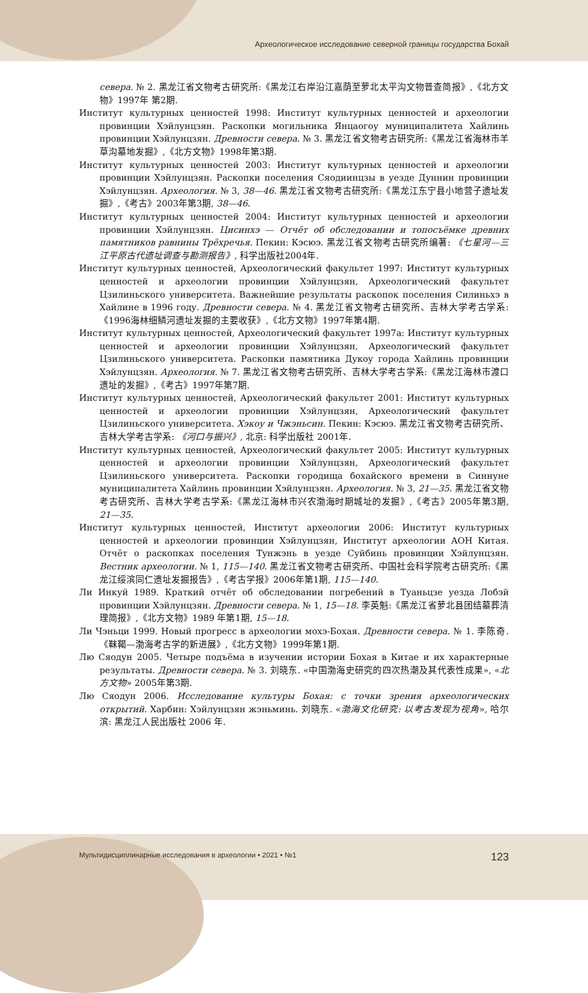Археологическое исследование северной границы государства Бохай
севера. № 2. 黑龙江省文物考古研究所:《黑龙江右岸沿江嘉荫至萝北太平沟文物普查简报》,《北方文物》1997年 第2期.
Институт культурных ценностей 1998: Институт культурных ценностей и археологии провинции Хэйлунцзян. Раскопки могильника Янцаогоу муниципалитета Хайлинь провинции Хэйлунцзян. Древности севера. № 3. 黑龙江省文物考古研究所:《黑龙江省海林市羊草沟墓地发掘》,《北方文物》1998年第3期.
Институт культурных ценностей 2003: Институт культурных ценностей и археологии провинции Хэйлунцзян. Раскопки поселения Сяодиинцзы в уезде Дуннин провинции Хэйлунцзян. Археология. № 3, 38—46. 黑龙江省文物考古研究所:《黑龙江东宁县小地营子遗址发掘》,《考古》2003年第3期, 38—46.
Институт культурных ценностей 2004: Институт культурных ценностей и археологии провинции Хэйлунцзян. Цисинхэ — Отчёт об обследовании и топосъёмке древних памятников равнины Трёхречья. Пекин: Кэсюэ. 黑龙江省文物考古研究所编著: 《七星河—三江平原古代遗址调查与勘测报告》, 科学出版社2004年.
Институт культурных ценностей, Археологический факультет 1997: Институт культурных ценностей и археологии провинции Хэйлунцзян, Археологический факультет Цзилиньского университета. Важнейшие результаты раскопок поселения Силиньхэ в Хайлине в 1996 году. Древности севера. № 4. 黑龙江省文物考古研究所、吉林大学考古学系:《1996海林细鳞河遗址发掘的主要收获》,《北方文物》1997年第4期.
Институт культурных ценностей, Археологический факультет 1997а: Институт культурных ценностей и археологии провинции Хэйлунцзян, Археологический факультет Цзилиньского университета. Раскопки памятника Дукоу города Хайлинь провинции Хэйлунцзян. Археология. № 7. 黑龙江省文物考古研究所、吉林大学考古学系:《黑龙江海林市渡口遗址的发掘》,《考古》1997年第7期.
Институт культурных ценностей, Археологический факультет 2001: Институт культурных ценностей и археологии провинции Хэйлунцзян, Археологический факультет Цзилиньского университета. Хэкоу и Чжэньсин. Пекин: Кэсюэ. 黑龙江省文物考古研究所、吉林大学考古学系: 《河口与振兴》, 北京: 科学出版社 2001年.
Институт культурных ценностей, Археологический факультет 2005: Институт культурных ценностей и археологии провинции Хэйлунцзян, Археологический факультет Цзилиньского университета. Раскопки городища бохайского времени в Синнуне муниципалитета Хайлинь провинции Хэйлунцзян. Археология. № 3, 21—35. 黑龙江省文物考古研究所、吉林大学考古学系:《黑龙江海林市兴农渤海时期城址的发掘》,《考古》2005年第3期, 21—35.
Институт культурных ценностей, Институт археологии 2006: Институт культурных ценностей и археологии провинции Хэйлунцзян, Институт археологии АОН Китая. Отчёт о раскопках поселения Тунжэнь в уезде Суйбинь провинции Хэйлунцзян. Вестник археологии. № 1, 115—140. 黑龙江省文物考古研究所、中国社会科学院考古研究所:《黑龙江绥滨同仁遗址发掘报告》,《考古学报》2006年第1期, 115—140.
Ли Инкуй 1989. Краткий отчёт об обследовании погребений в Туаньцзе уезда Лобэй провинции Хэйлунцзян. Древности севера. № 1, 15—18. 李英魁:《黑龙江省萝北县团结墓葬清理简报》,《北方文物》1989 年第1期, 15—18.
Ли Чэньци 1999. Новый прогресс в археологии мохэ-Бохая. Древности севера. № 1. 李陈奇.《靺鞨—渤海考古学的新进展》,《北方文物》1999年第1期.
Лю Сяодун 2005. Четыре подъёма в изучении истории Бохая в Китае и их характерные результаты. Древности севера. № 3. 刘晓东. «中国渤海史研究的四次热潮及其代表性成果», «北方文物» 2005年第3期.
Лю Сяодун 2006. Исследование культуры Бохая: с точки зрения археологических открытий. Харбин: Хэйлунцзян жэньминь. 刘晓东. «渤海文化研究: 以考古发现为视角», 哈尔滨: 黑龙江人民出版社 2006 年.
Мультидисциплинарные исследования в археологии • 2021 • №1 123